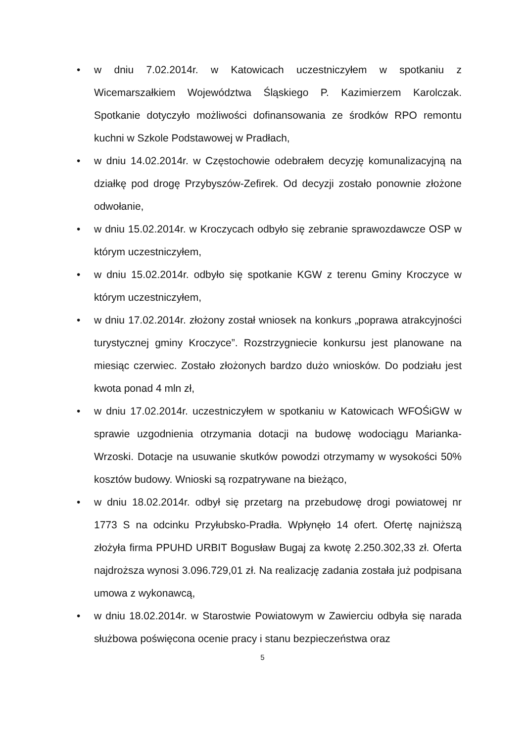• w dniu 7.02.2014r. w Katowicach uczestniczyłem w spotkaniu z Wicemarszałkiem Województwa Śląskiego P. Kazimierzem Karolczak. Spotkanie dotyczyło możliwości dofinansowania ze środków RPO remontu kuchni w Szkole Podstawowej w Pradłach,
• w dniu 14.02.2014r. w Częstochowie odebrałem decyzję komunalizacyjną na działkę pod drogę Przybyszów-Zefirek. Od decyzji zostało ponownie złożone odwołanie,
• w dniu 15.02.2014r. w Kroczycach odbyło się zebranie sprawozdawcze OSP w którym uczestniczyłem,
• w dniu 15.02.2014r. odbyło się spotkanie KGW z terenu Gminy Kroczyce w którym uczestniczyłem,
• w dniu 17.02.2014r. złożony został wniosek na konkurs „poprawa atrakcyjności turystycznej gminy Kroczyce”. Rozstrzygniecie konkursu jest planowane na miesiąc czerwiec. Zostało złożonych bardzo dużo wniosków. Do podziału jest kwota ponad 4 mln zł,
• w dniu 17.02.2014r. uczestniczyłem w spotkaniu w Katowicach WFOŚiGW w sprawie uzgodnienia otrzymania dotacji na budowę wodociągu Marianka-Wrzoski. Dotacje na usuwanie skutków powodzi otrzymamy w wysokości 50% kosztów budowy. Wnioski są rozpatrywane na bieżąco,
• w dniu 18.02.2014r. odbył się przetarg na przebudowę drogi powiatowej nr 1773 S na odcinku Przyłubsko-Pradła. Wpłynęło 14 ofert. Ofertę najniższą złożyła firma PPUHD URBIT Bogusław Bugaj za kwotę 2.250.302,33 zł. Oferta najdroższa wynosi 3.096.729,01 zł. Na realizację zadania została już podpisana umowa z wykonawcą,
• w dniu 18.02.2014r. w Starostwie Powiatowym w Zawierciu odbyła się narada służbowa poświęcona ocenie pracy i stanu bezpieczeństwa oraz
5